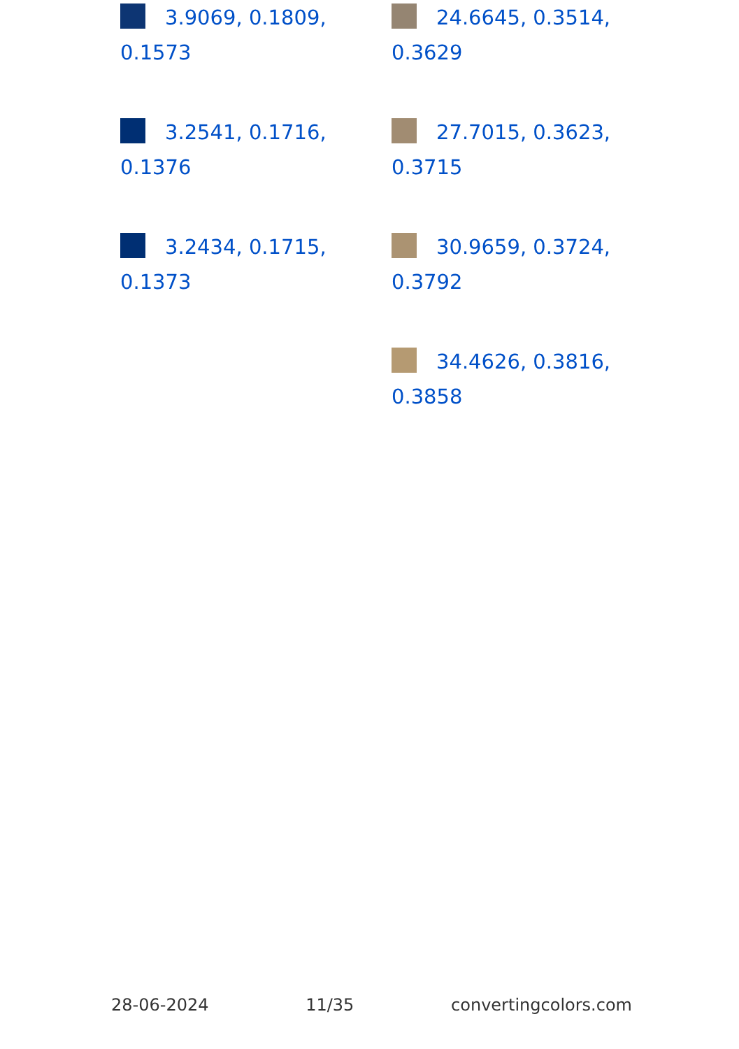3.9069, 0.1809, 0.1573
3.2541, 0.1716, 0.1376
3.2434, 0.1715, 0.1373
24.6645, 0.3514, 0.3629
27.7015, 0.3623, 0.3715
30.9659, 0.3724, 0.3792
34.4626, 0.3816, 0.3858
28-06-2024 11/35 convertingcolors.com